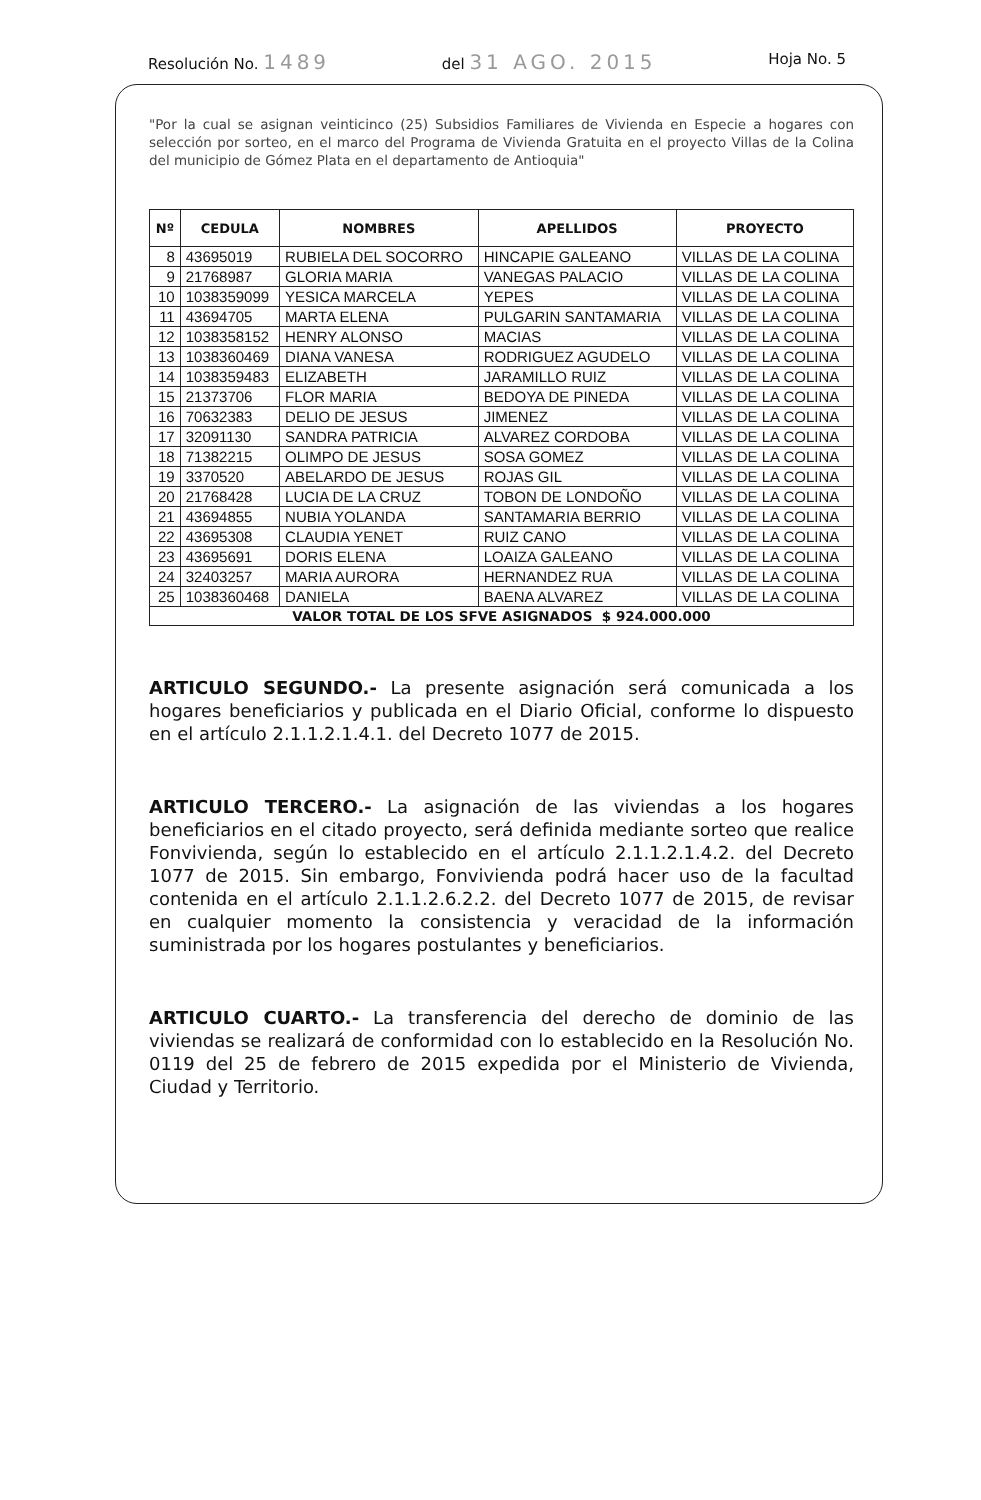Resolución No. 1489 del 31 AGO. 2015 Hoja No. 5
"Por la cual se asignan veinticinco (25) Subsidios Familiares de Vivienda en Especie a hogares con selección por sorteo, en el marco del Programa de Vivienda Gratuita en el proyecto Villas de la Colina del municipio de Gómez Plata en el departamento de Antioquia"
| Nº | CEDULA | NOMBRES | APELLIDOS | PROYECTO |
| --- | --- | --- | --- | --- |
| 8 | 43695019 | RUBIELA DEL SOCORRO | HINCAPIE GALEANO | VILLAS DE LA COLINA |
| 9 | 21768987 | GLORIA MARIA | VANEGAS PALACIO | VILLAS DE LA COLINA |
| 10 | 1038359099 | YESICA MARCELA | YEPES | VILLAS DE LA COLINA |
| 11 | 43694705 | MARTA ELENA | PULGARIN SANTAMARIA | VILLAS DE LA COLINA |
| 12 | 1038358152 | HENRY ALONSO | MACIAS | VILLAS DE LA COLINA |
| 13 | 1038360469 | DIANA VANESA | RODRIGUEZ AGUDELO | VILLAS DE LA COLINA |
| 14 | 1038359483 | ELIZABETH | JARAMILLO RUIZ | VILLAS DE LA COLINA |
| 15 | 21373706 | FLOR MARIA | BEDOYA DE PINEDA | VILLAS DE LA COLINA |
| 16 | 70632383 | DELIO DE JESUS | JIMENEZ | VILLAS DE LA COLINA |
| 17 | 32091130 | SANDRA PATRICIA | ALVAREZ CORDOBA | VILLAS DE LA COLINA |
| 18 | 71382215 | OLIMPO DE JESUS | SOSA GOMEZ | VILLAS DE LA COLINA |
| 19 | 3370520 | ABELARDO DE JESUS | ROJAS GIL | VILLAS DE LA COLINA |
| 20 | 21768428 | LUCIA DE LA CRUZ | TOBON DE LONDOÑO | VILLAS DE LA COLINA |
| 21 | 43694855 | NUBIA YOLANDA | SANTAMARIA BERRIO | VILLAS DE LA COLINA |
| 22 | 43695308 | CLAUDIA YENET | RUIZ CANO | VILLAS DE LA COLINA |
| 23 | 43695691 | DORIS ELENA | LOAIZA GALEANO | VILLAS DE LA COLINA |
| 24 | 32403257 | MARIA AURORA | HERNANDEZ RUA | VILLAS DE LA COLINA |
| 25 | 1038360468 | DANIELA | BAENA ALVAREZ | VILLAS DE LA COLINA |
| VALOR TOTAL DE LOS SFVE ASIGNADOS $ 924.000.000 | | | | |
ARTICULO SEGUNDO.- La presente asignación será comunicada a los hogares beneficiarios y publicada en el Diario Oficial, conforme lo dispuesto en el artículo 2.1.1.2.1.4.1. del Decreto 1077 de 2015.
ARTICULO TERCERO.- La asignación de las viviendas a los hogares beneficiarios en el citado proyecto, será definida mediante sorteo que realice Fonvivienda, según lo establecido en el artículo 2.1.1.2.1.4.2. del Decreto 1077 de 2015. Sin embargo, Fonvivienda podrá hacer uso de la facultad contenida en el artículo 2.1.1.2.6.2.2. del Decreto 1077 de 2015, de revisar en cualquier momento la consistencia y veracidad de la información suministrada por los hogares postulantes y beneficiarios.
ARTICULO CUARTO.- La transferencia del derecho de dominio de las viviendas se realizará de conformidad con lo establecido en la Resolución No. 0119 del 25 de febrero de 2015 expedida por el Ministerio de Vivienda, Ciudad y Territorio.